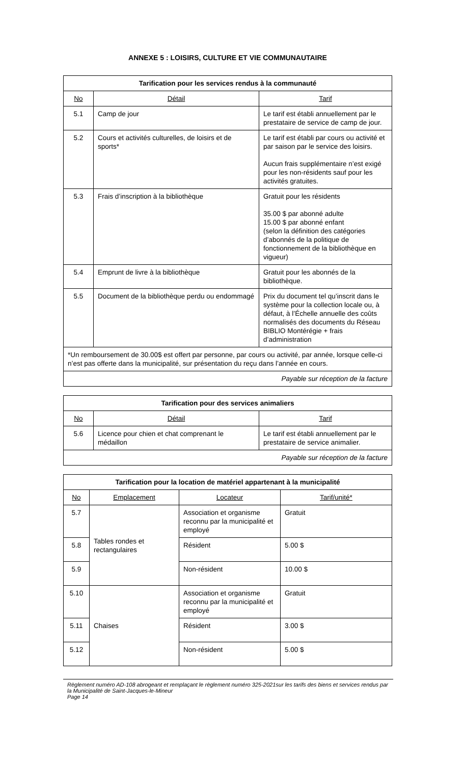ANNEXE 5 : LOISIRS, CULTURE ET VIE COMMUNAUTAIRE
| Tarification pour les services rendus à la communauté | | |
| --- | --- | --- |
| No | Détail | Tarif |
| 5.1 | Camp de jour | Le tarif est établi annuellement par le prestataire de service de camp de jour. |
| 5.2 | Cours et activités culturelles, de loisirs et de sports* | Le tarif est établi par cours ou activité et par saison par le service des loisirs. Aucun frais supplémentaire n’est exigé pour les non-résidents sauf pour les activités gratuites. |
| 5.3 | Frais d’inscription à la bibliothèque | Gratuit pour les résidents 35.00 $ par abonné adulte 15.00 $ par abonné enfant (selon la définition des catégories d’abonnés de la politique de fonctionnement de la bibliothèque en vigueur) |
| 5.4 | Emprunt de livre à la bibliothèque | Gratuit pour les abonnés de la bibliothèque. |
| 5.5 | Document de la bibliothèque perdu ou endommagé | Prix du document tel qu’inscrit dans le système pour la collection locale ou, à défaut, à l’Échelle annuelle des coûts normalisés des documents du Réseau BIBLIO Montérégie + frais d’administration |
| *Un remboursement de 30.00$ est offert par personne, par cours ou activité, par année, lorsque celle-ci n’est pas offerte dans la municipalité, sur présentation du reçu dans l’année en cours. | | |
| Payable sur réception de la facture | | |
| Tarification pour des services animaliers | | |
| --- | --- | --- |
| No | Détail | Tarif |
| 5.6 | Licence pour chien et chat comprenant le médaillon | Le tarif est établi annuellement par le prestataire de service animalier. |
| Payable sur réception de la facture | | |
| Tarification pour la location de matériel appartenant à la municipalité | | | |
| --- | --- | --- | --- |
| No | Emplacement | Locateur | Tarif/unité* |
| 5.7 | Tables rondes et rectangulaires | Association et organisme reconnu par la municipalité et employé | Gratuit |
| 5.8 | | Résident | 5.00 $ |
| 5.9 | | Non-résident | 10.00 $ |
| 5.10 | Chaises | Association et organisme reconnu par la municipalité et employé | Gratuit |
| 5.11 | | Résident | 3.00 $ |
| 5.12 | | Non-résident | 5.00 $ |
Règlement numéro AD-108 abrogeant et remplaçant le règlement numéro 325-2021sur les tarifs des biens et services rendus par la Municipalité de Saint-Jacques-le-Mineur
Page 14